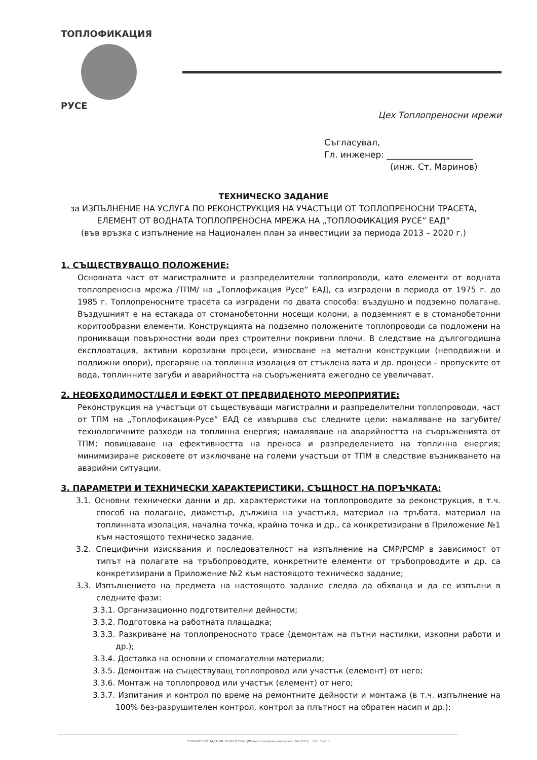ТОПЛОФИКАЦИЯ
РУСЕ
Цех Топлопреносни мрежи
Съгласувал,
Гл. инженер: ____________________
(инж. Ст. Маринов)
ТЕХНИЧЕСКО ЗАДАНИЕ
за ИЗПЪЛНЕНИЕ НА УСЛУГА ПО РЕКОНСТРУКЦИЯ НА УЧАСТЪЦИ ОТ ТОПЛОПРЕНОСНИ ТРАСЕТА, ЕЛЕМЕНТ ОТ ВОДНАТА ТОПЛОПРЕНОСНА МРЕЖА НА „ТОПЛОФИКАЦИЯ РУСЕ” ЕАД”
(във връзка с изпълнение на Национален план за инвестиции за периода 2013 – 2020 г.)
1. СЪЩЕСТВУВАЩО ПОЛОЖЕНИЕ:
Основната част от магистралните и разпределителни топлопроводи, като елементи от водната топлопреносна мрежа /ТПМ/ на „Топлофикация Русе” ЕАД, са изградени в периода от 1975 г. до 1985 г. Топлопреносните трасета са изградени по двата способа: въздушно и подземно полагане. Въздушният е на естакада от стоманобетонни носещи колони, а подземният е в стоманобетонни коритообразни елементи. Конструкцията на подземно положените топлопроводи са подложени на проникващи повърхностни води през строителни покривни плочи. В следствие на дългогодишна експлоатация, активни корозивни процеси, износване на метални конструкции (неподвижни и подвижни опори), прегаряне на топлинна изолация от стъклена вата и др. процеси – пропуските от вода, топлинните загуби и аварийността на съоръженията ежегодно се увеличават.
2. НЕОБХОДИМОСТ/ЦЕЛ И ЕФЕКТ ОТ ПРЕДВИДЕНОТО МЕРОПРИЯТИЕ:
Реконструкция на участъци от съществуващи магистрални и разпределителни топлопроводи, част от ТПМ на „Топлофикация-Русе” ЕАД се извършва със следните цели: намаляване на загубите/технологичните разходи на топлинна енергия; намаляване на аварийността на съоръженията от ТПМ; повишаване на ефективността на преноса и разпределението на топлинна енергия; минимизиране рисковете от изключване на големи участъци от ТПМ в следствие възникването на аварийни ситуации.
3. ПАРАМЕТРИ И ТЕХНИЧЕСКИ ХАРАКТЕРИСТИКИ, СЪЩНОСТ НА ПОРЪЧКАТА:
3.1. Основни технически данни и др. характеристики на топлопроводите за реконструкция, в т.ч. способ на полагане, диаметър, дължина на участъка, материал на тръбата, материал на топлинната изолация, начална точка, крайна точка и др., са конкретизирани в Приложение №1 към настоящото техническо задание.
3.2. Специфични изисквания и последователност на изпълнение на СМР/РСМР в зависимост от типът на полагате на тръбопроводите, конкретните елементи от тръбопроводите и др. са конкретизирани в Приложение №2 към настоящото техническо задание;
3.3. Изпълнението на предмета на настоящото задание следва да обхваща и да се изпълни в следните фази:
3.3.1. Организационно подготвителни дейности;
3.3.2. Подготовка на работната плащадка;
3.3.3. Разкриване на топлопреносното трасе (демонтаж на пътни настилки, изкопни работи и др.);
3.3.4. Доставка на основни и спомагателни материали;
3.3.5. Демонтаж на съществуващ топлопровод или участък (елемент) от него;
3.3.6. Монтаж на топлопровод или участък (елемент) от него;
3.3.7. Изпитания и контрол по време на ремонтните дейности и монтажа (в т.ч. изпълнение на 100% без-разрушителен контрол, контрол за плътност на обратен насип и др.);
ТЕХНИЧЕСКО ЗАДАНИЕ РЕКОНСТРУКЦИЯ на топлопреносно трасе (04 2015) Стр. 1 от 6